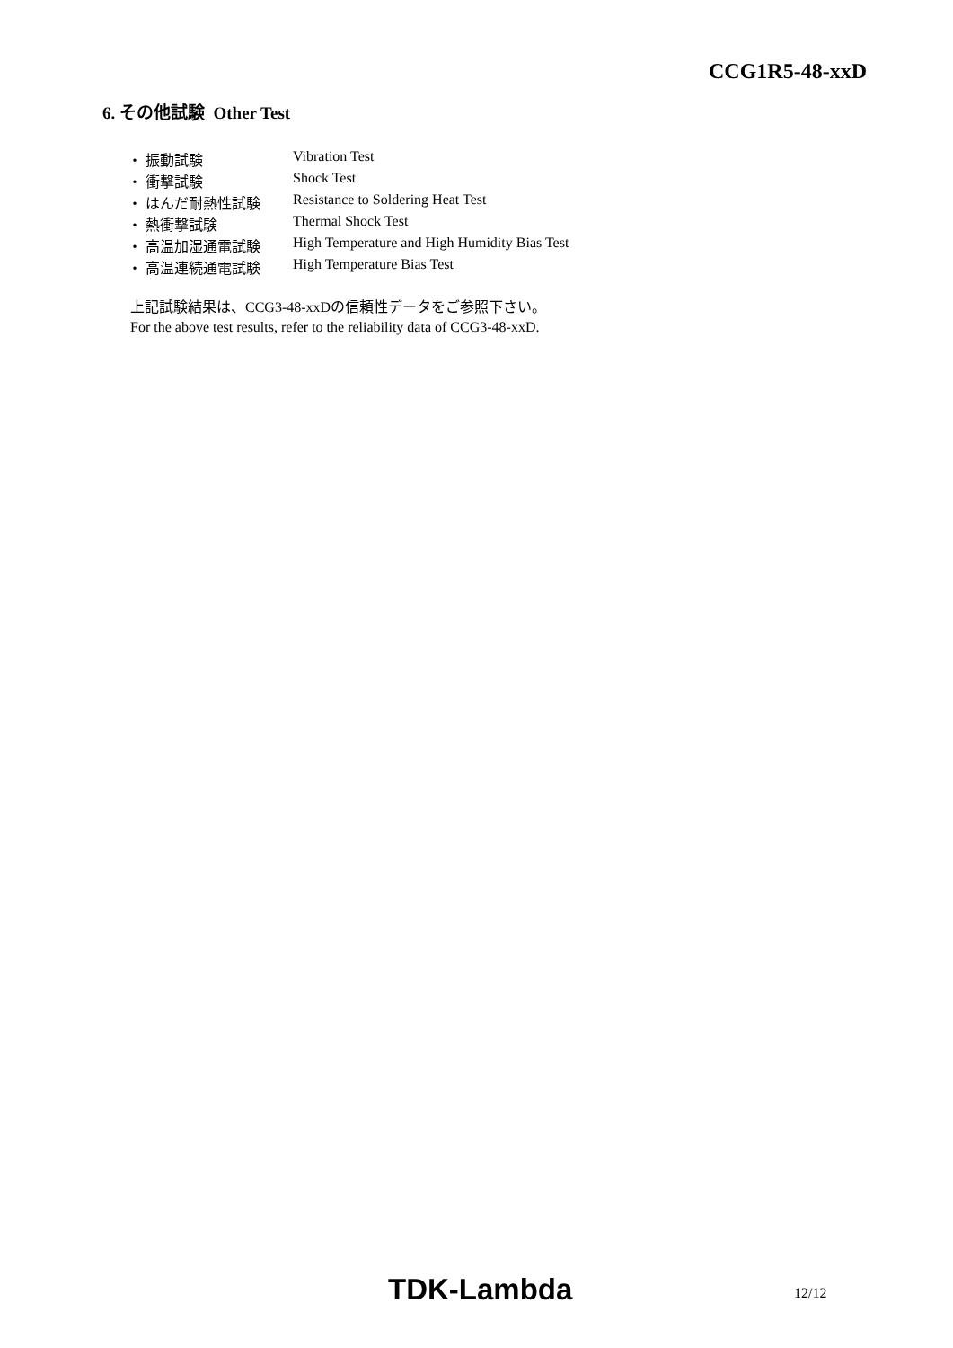CCG1R5-48-xxD
6. その他試験 Other Test
| ・ 振動試験 | Vibration Test |
| ・ 衝撃試験 | Shock Test |
| ・ はんだ耐熱性試験 | Resistance to Soldering Heat Test |
| ・ 熱衝撃試験 | Thermal Shock Test |
| ・ 高温加湿通電試験 | High Temperature and High Humidity Bias Test |
| ・ 高温連続通電試験 | High Temperature Bias Test |
上記試験結果は、CCG3-48-xxDの信頼性データをご参照下さい。
For the above test results, refer to the reliability data of CCG3-48-xxD.
TDK-Lambda 12/12